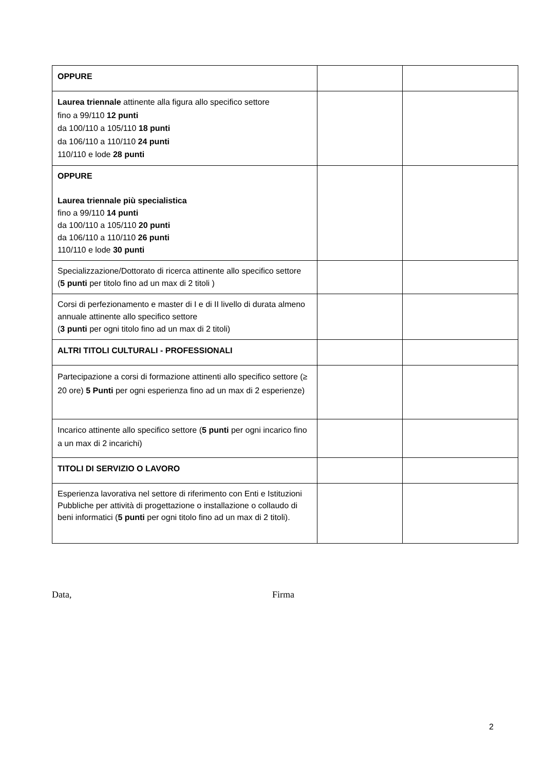| OPPURE | | |
| Laurea triennale attinente alla figura allo specifico settore fino a 99/110 12 punti da 100/110 a 105/110 18 punti da 106/110 a 110/110 24 punti 110/110 e lode 28 punti | | |
| OPPURE Laurea triennale più specialistica fino a 99/110 14 punti da 100/110 a 105/110 20 punti da 106/110 a 110/110 26 punti 110/110 e lode 30 punti | | |
| Specializzazione/Dottorato di ricerca attinente allo specifico settore ( 5 punti per titolo fino ad un max di 2 titoli ) | | |
| Corsi di perfezionamento e master di I e di II livello di durata almeno annuale attinente allo specifico settore ( 3 punti per ogni titolo fino ad un max di 2 titoli) | | |
| ALTRI TITOLI CULTURALI - PROFESSIONALI | | |
| Partecipazione a corsi di formazione attinenti allo specifico settore (≥ 20 ore) 5 Punti per ogni esperienza fino ad un max di 2 esperienze) | | |
| Incarico attinente allo specifico settore ( 5 punti per ogni incarico fino a un max di 2 incarichi) | | |
| TITOLI DI SERVIZIO O LAVORO | | |
| Esperienza lavorativa nel settore di riferimento con Enti e Istituzioni Pubbliche per attività di progettazione o installazione o collaudo di beni informatici ( 5 punti per ogni titolo fino ad un max di 2 titoli). | | |
Data, Firma
2